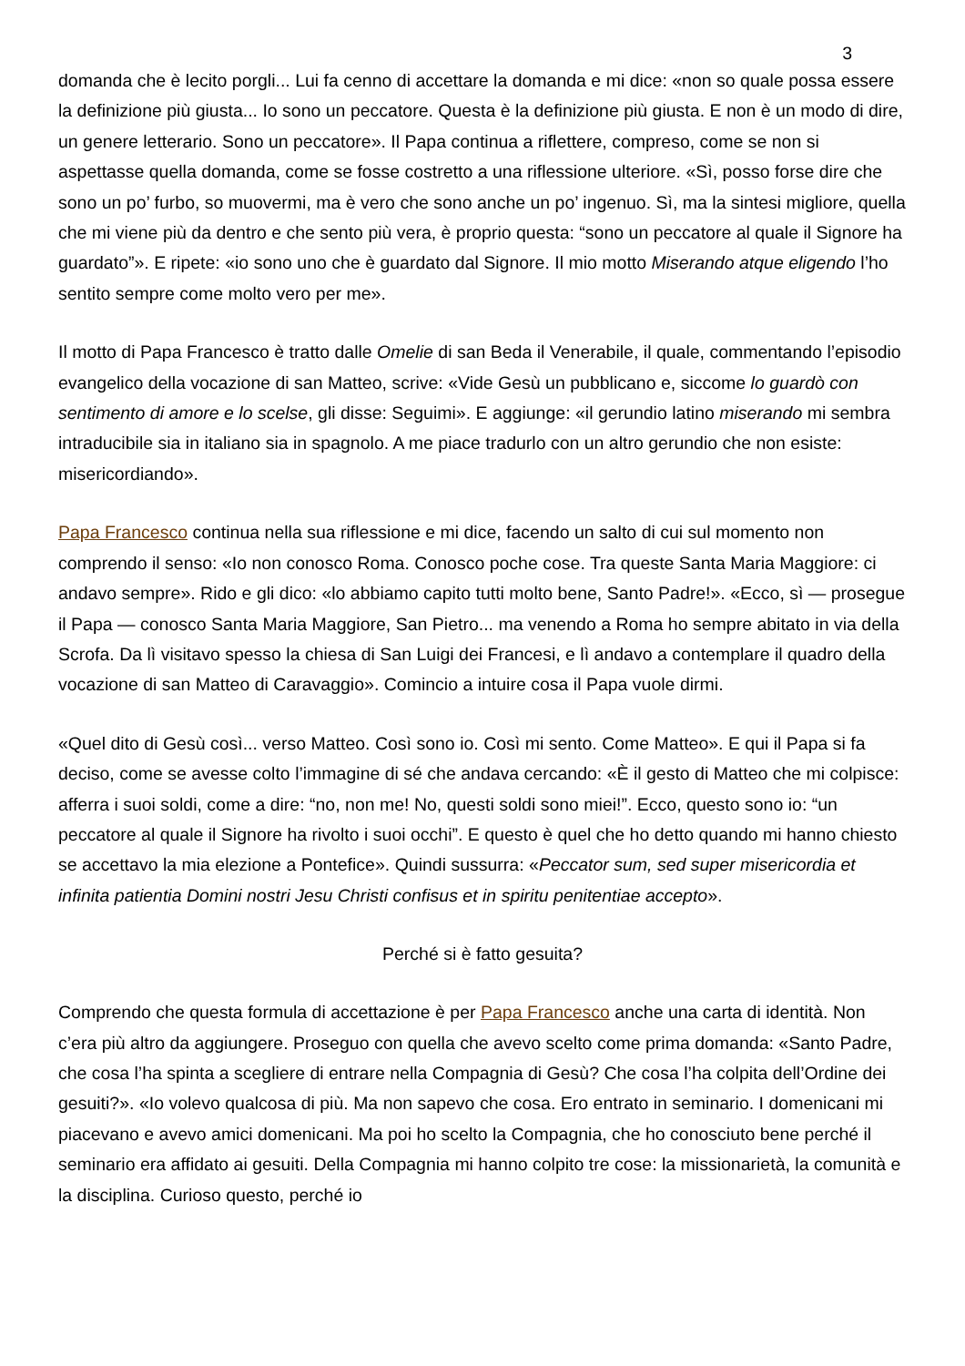3
domanda che è lecito porgli... Lui fa cenno di accettare la domanda e mi dice: «non so quale possa essere la definizione più giusta... Io sono un peccatore. Questa è la definizione più giusta. E non è un modo di dire, un genere letterario. Sono un peccatore». Il Papa continua a riflettere, compreso, come se non si aspettasse quella domanda, come se fosse costretto a una riflessione ulteriore. «Sì, posso forse dire che sono un po’ furbo, so muovermi, ma è vero che sono anche un po’ ingenuo. Sì, ma la sintesi migliore, quella che mi viene più da dentro e che sento più vera, è proprio questa: “sono un peccatore al quale il Signore ha guardato”». E ripete: «io sono uno che è guardato dal Signore. Il mio motto Miserando atque eligendo l’ho sentito sempre come molto vero per me».
Il motto di Papa Francesco è tratto dalle Omelie di san Beda il Venerabile, il quale, commentando l’episodio evangelico della vocazione di san Matteo, scrive: «Vide Gesù un pubblicano e, siccome lo guardò con sentimento di amore e lo scelse, gli disse: Seguimi». E aggiunge: «il gerundio latino miserando mi sembra intraducibile sia in italiano sia in spagnolo. A me piace tradurlo con un altro gerundio che non esiste: misericordiando».
Papa Francesco continua nella sua riflessione e mi dice, facendo un salto di cui sul momento non comprendo il senso: «Io non conosco Roma. Conosco poche cose. Tra queste Santa Maria Maggiore: ci andavo sempre». Rido e gli dico: «lo abbiamo capito tutti molto bene, Santo Padre!». «Ecco, sì — prosegue il Papa — conosco Santa Maria Maggiore, San Pietro... ma venendo a Roma ho sempre abitato in via della Scrofa. Da lì visitavo spesso la chiesa di San Luigi dei Francesi, e lì andavo a contemplare il quadro della vocazione di san Matteo di Caravaggio». Comincio a intuire cosa il Papa vuole dirmi.
«Quel dito di Gesù così... verso Matteo. Così sono io. Così mi sento. Come Matteo». E qui il Papa si fa deciso, come se avesse colto l’immagine di sé che andava cercando: «È il gesto di Matteo che mi colpisce: afferra i suoi soldi, come a dire: “no, non me! No, questi soldi sono miei!”. Ecco, questo sono io: “un peccatore al quale il Signore ha rivolto i suoi occhi”. E questo è quel che ho detto quando mi hanno chiesto se accettavo la mia elezione a Pontefice». Quindi sussurra: «Peccator sum, sed super misericordia et infinita patientia Domini nostri Jesu Christi confisus et in spiritu penitentiae accepto».
Perché si è fatto gesuita?
Comprendo che questa formula di accettazione è per Papa Francesco anche una carta di identità. Non c’era più altro da aggiungere. Proseguo con quella che avevo scelto come prima domanda: «Santo Padre, che cosa l’ha spinta a scegliere di entrare nella Compagnia di Gesù? Che cosa l’ha colpita dell’Ordine dei gesuiti?». «Io volevo qualcosa di più. Ma non sapevo che cosa. Ero entrato in seminario. I domenicani mi piacevano e avevo amici domenicani. Ma poi ho scelto la Compagnia, che ho conosciuto bene perché il seminario era affidato ai gesuiti. Della Compagnia mi hanno colpito tre cose: la missionarietà, la comunità e la disciplina. Curioso questo, perché io